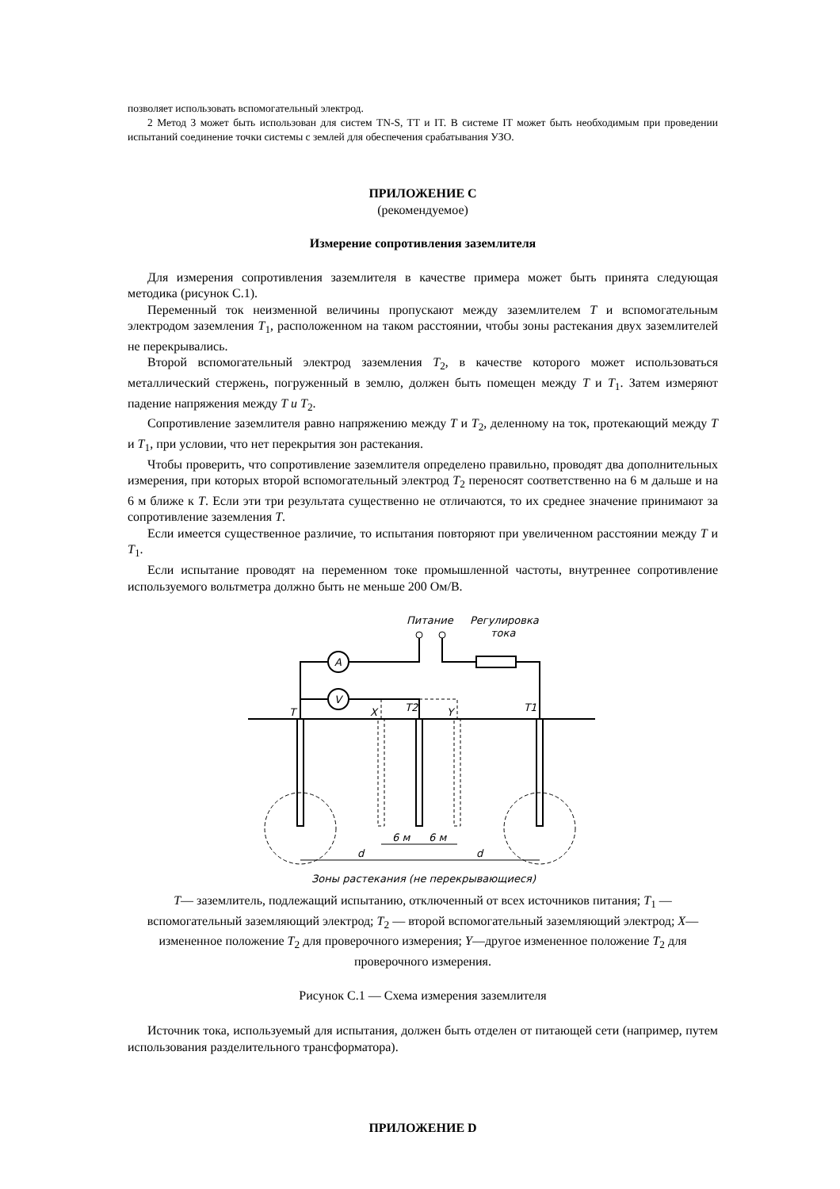позволяет использовать вспомогательный электрод.
2 Метод 3 может быть использован для систем TN-S, TT и IT. В системе IT может быть необходимым при проведении испытаний соединение точки системы с землей для обеспечения срабатывания УЗО.
ПРИЛОЖЕНИЕ С
(рекомендуемое)
Измерение сопротивления заземлителя
Для измерения сопротивления заземлителя в качестве примера может быть принята следующая методика (рисунок С.1).
Переменный ток неизменной величины пропускают между заземлителем T и вспомогательным электродом заземления T<sub>1</sub>, расположенном на таком расстоянии, чтобы зоны растекания двух заземлителей не перекрывались.
Второй вспомогательный электрод заземления T<sub>2</sub>, в качестве которого может использоваться металлический стержень, погруженный в землю, должен быть помещен между T и T<sub>1</sub>. Затем измеряют падение напряжения между T и T<sub>2</sub>.
Сопротивление заземлителя равно напряжению между T и T<sub>2</sub>, деленному на ток, протекающий между T и T<sub>1</sub>, при условии, что нет перекрытия зон растекания.
Чтобы проверить, что сопротивление заземлителя определено правильно, проводят два дополнительных измерения, при которых второй вспомогательный электрод T<sub>2</sub> переносят соответственно на 6 м дальше и на 6 м ближе к T. Если эти три результата существенно не отличаются, то их среднее значение принимают за сопротивление заземления T.
Если имеется существенное различие, то испытания повторяют при увеличенном расстоянии между T и T<sub>1</sub>.
Если испытание проводят на переменном токе промышленной частоты, внутреннее сопротивление используемого вольтметра должно быть не меньше 200 Ом/В.
Питание
Регулировка
тока
A
V
T
X
T2
Y
T1
6 м
6 м
d
d
Зоны растекания (не перекрывающиеся)
T— заземлитель, подлежащий испытанию, отключенный от всех источников питания; T<sub>1</sub> — вспомогательный заземляющий электрод; T<sub>2</sub> — второй вспомогательный заземляющий электрод; X— измененное положение T<sub>2</sub> для проверочного измерения; Y—другое измененное положение T<sub>2</sub> для проверочного измерения.
Рисунок С.1 — Схема измерения заземлителя
Источник тока, используемый для испытания, должен быть отделен от питающей сети (например, путем использования разделительного трансформатора).
ПРИЛОЖЕНИЕ D